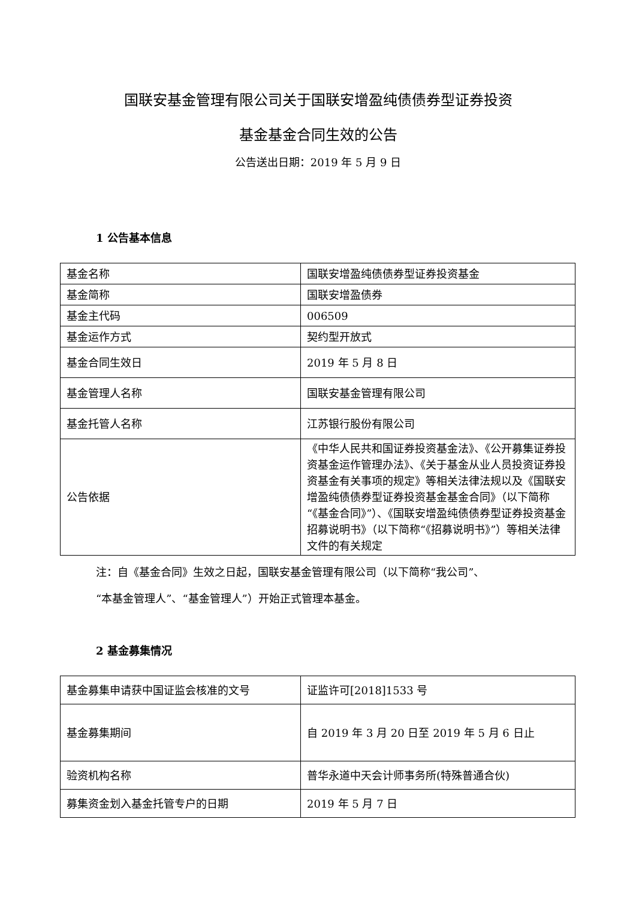国联安基金管理有限公司关于国联安增盈纯债债券型证券投资
基金基金合同生效的公告
公告送出日期：2019 年 5 月 9 日
1 公告基本信息
| 基金名称 | 国联安增盈纯债债券型证券投资基金 |
| 基金简称 | 国联安增盈债券 |
| 基金主代码 | 006509 |
| 基金运作方式 | 契约型开放式 |
| 基金合同生效日 | 2019 年 5 月 8 日 |
| 基金管理人名称 | 国联安基金管理有限公司 |
| 基金托管人名称 | 江苏银行股份有限公司 |
| 公告依据 | 《中华人民共和国证券投资基金法》、《公开募集证券投资基金运作管理办法》、《关于基金从业人员投资证券投资基金有关事项的规定》等相关法律法规以及《国联安增盈纯债债券型证券投资基金基金合同》（以下简称“《基金合同》”）、《国联安增盈纯债债券型证券投资基金招募说明书》（以下简称“《招募说明书》”）等相关法律文件的有关规定 |
注：自《基金合同》生效之日起，国联安基金管理有限公司（以下简称“我公司”、
“本基金管理人”、“基金管理人”）开始正式管理本基金。
2 基金募集情况
| 基金募集申请获中国证监会核准的文号 | 证监许可[2018]1533 号 |
| 基金募集期间 | 自 2019 年 3 月 20 日至 2019 年 5 月 6 日止 |
| 验资机构名称 | 普华永道中天会计师事务所(特殊普通合伙) |
| 募集资金划入基金托管专户的日期 | 2019 年 5 月 7 日 |